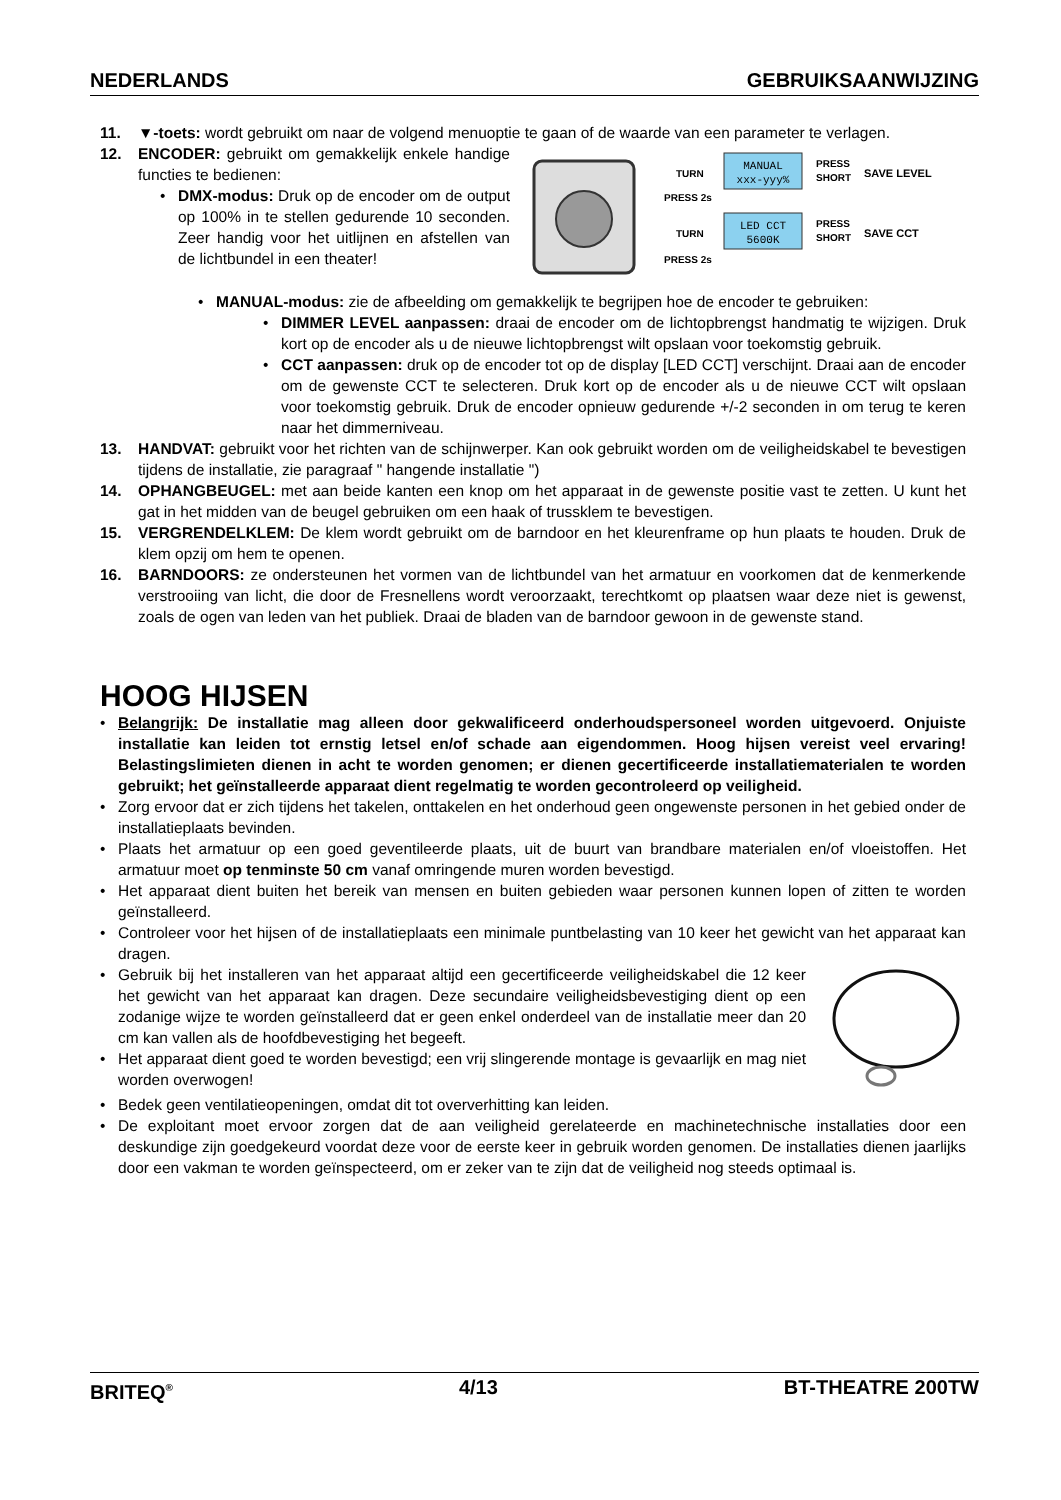NEDERLANDS GEBRUIKSAANWIJZING
11. ▼-toets: wordt gebruikt om naar de volgend menuoptie te gaan of de waarde van een parameter te verlagen.
12. ENCODER: gebruikt om gemakkelijk enkele handige functies te bedienen:
• DMX-modus: Druk op de encoder om de output op 100% in te stellen gedurende 10 seconden. Zeer handig voor het uitlijnen en afstellen van de lichtbundel in een theater!
MANUAL
xxx-yyy%
LED CCT
5600K
TURN
PRESS 2s
TURN
PRESS 2s
PRESS
SHORT
SAVE LEVEL
PRESS
SHORT
SAVE CCT
• MANUAL-modus: zie de afbeelding om gemakkelijk te begrijpen hoe de encoder te gebruiken:
• DIMMER LEVEL aanpassen: draai de encoder om de lichtopbrengst handmatig te wijzigen. Druk kort op de encoder als u de nieuwe lichtopbrengst wilt opslaan voor toekomstig gebruik.
• CCT aanpassen: druk op de encoder tot op de display [LED CCT] verschijnt. Draai aan de encoder om de gewenste CCT te selecteren. Druk kort op de encoder als u de nieuwe CCT wilt opslaan voor toekomstig gebruik. Druk de encoder opnieuw gedurende +/-2 seconden in om terug te keren naar het dimmerniveau.
13. HANDVAT: gebruikt voor het richten van de schijnwerper. Kan ook gebruikt worden om de veiligheidskabel te bevestigen tijdens de installatie, zie paragraaf " hangende installatie ")
14. OPHANGBEUGEL: met aan beide kanten een knop om het apparaat in de gewenste positie vast te zetten. U kunt het gat in het midden van de beugel gebruiken om een haak of trussklem te bevestigen.
15. VERGRENDELKLEM: De klem wordt gebruikt om de barndoor en het kleurenframe op hun plaats te houden. Druk de klem opzij om hem te openen.
16. BARNDOORS: ze ondersteunen het vormen van de lichtbundel van het armatuur en voorkomen dat de kenmerkende verstrooiing van licht, die door de Fresnellens wordt veroorzaakt, terechtkomt op plaatsen waar deze niet is gewenst, zoals de ogen van leden van het publiek. Draai de bladen van de barndoor gewoon in de gewenste stand.
HOOG HIJSEN
• Belangrijk: De installatie mag alleen door gekwalificeerd onderhoudspersoneel worden uitgevoerd. Onjuiste installatie kan leiden tot ernstig letsel en/of schade aan eigendommen. Hoog hijsen vereist veel ervaring! Belastingslimieten dienen in acht te worden genomen; er dienen gecertificeerde installatiematerialen te worden gebruikt; het geïnstalleerde apparaat dient regelmatig te worden gecontroleerd op veiligheid.
• Zorg ervoor dat er zich tijdens het takelen, onttakelen en het onderhoud geen ongewenste personen in het gebied onder de installatieplaats bevinden.
• Plaats het armatuur op een goed geventileerde plaats, uit de buurt van brandbare materialen en/of vloeistoffen. Het armatuur moet op tenminste 50 cm vanaf omringende muren worden bevestigd.
• Het apparaat dient buiten het bereik van mensen en buiten gebieden waar personen kunnen lopen of zitten te worden geïnstalleerd.
• Controleer voor het hijsen of de installatieplaats een minimale puntbelasting van 10 keer het gewicht van het apparaat kan dragen.
• Gebruik bij het installeren van het apparaat altijd een gecertificeerde veiligheidskabel die 12 keer het gewicht van het apparaat kan dragen. Deze secundaire veiligheidsbevestiging dient op een zodanige wijze te worden geïnstalleerd dat er geen enkel onderdeel van de installatie meer dan 20 cm kan vallen als de hoofdbevestiging het begeeft.
• Het apparaat dient goed te worden bevestigd; een vrij slingerende montage is gevaarlijk en mag niet worden overwogen!
• Bedek geen ventilatieopeningen, omdat dit tot oververhitting kan leiden.
• De exploitant moet ervoor zorgen dat de aan veiligheid gerelateerde en machinetechnische installaties door een deskundige zijn goedgekeurd voordat deze voor de eerste keer in gebruik worden genomen. De installaties dienen jaarlijks door een vakman te worden geïnspecteerd, om er zeker van te zijn dat de veiligheid nog steeds optimaal is.
BRITEQ<sup>®</sup> 4/13 BT-THEATRE 200TW